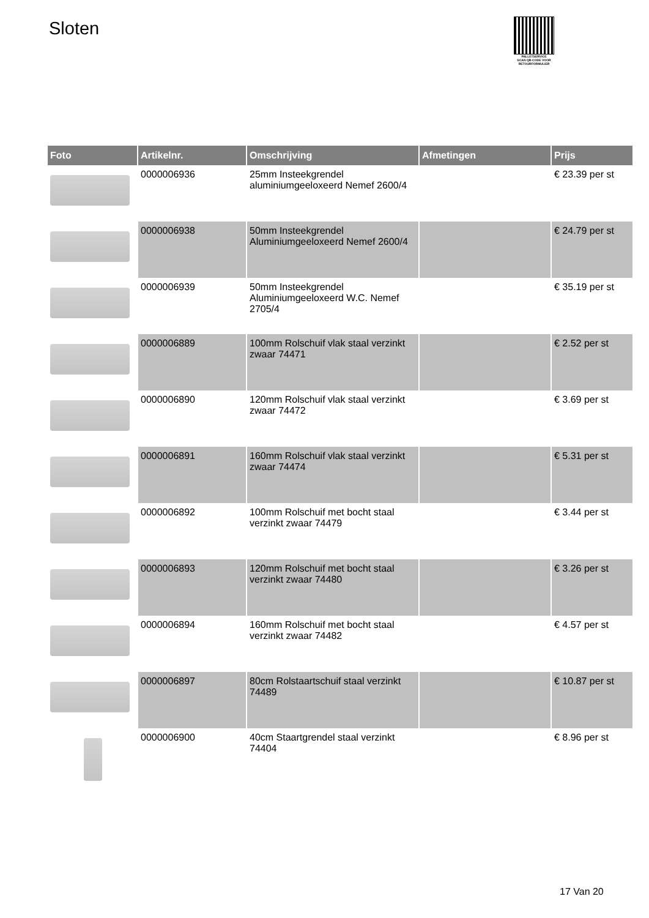Sloten
PALLETSERVICE
SCAN QR-CODE VOOR RETOURFORMULIER
| Foto | Artikelnr. | Omschrijving | Afmetingen | Prijs |
| --- | --- | --- | --- | --- |
| | 0000006936 | 25mm Insteekgrendel aluminiumgeeloxeerd Nemef 2600/4 | | € 23.39 per st |
| | 0000006938 | 50mm Insteekgrendel Aluminiumgeeloxeerd Nemef 2600/4 | | € 24.79 per st |
| | 0000006939 | 50mm Insteekgrendel Aluminiumgeeloxeerd W.C. Nemef 2705/4 | | € 35.19 per st |
| | 0000006889 | 100mm Rolschuif vlak staal verzinkt zwaar 74471 | | € 2.52 per st |
| | 0000006890 | 120mm Rolschuif vlak staal verzinkt zwaar 74472 | | € 3.69 per st |
| | 0000006891 | 160mm Rolschuif vlak staal verzinkt zwaar 74474 | | € 5.31 per st |
| | 0000006892 | 100mm Rolschuif met bocht staal verzinkt zwaar 74479 | | € 3.44 per st |
| | 0000006893 | 120mm Rolschuif met bocht staal verzinkt zwaar 74480 | | € 3.26 per st |
| | 0000006894 | 160mm Rolschuif met bocht staal verzinkt zwaar 74482 | | € 4.57 per st |
| | 0000006897 | 80cm Rolstaartschuif staal verzinkt 74489 | | € 10.87 per st |
| | 0000006900 | 40cm Staartgrendel staal verzinkt 74404 | | € 8.96 per st |
17 Van 20